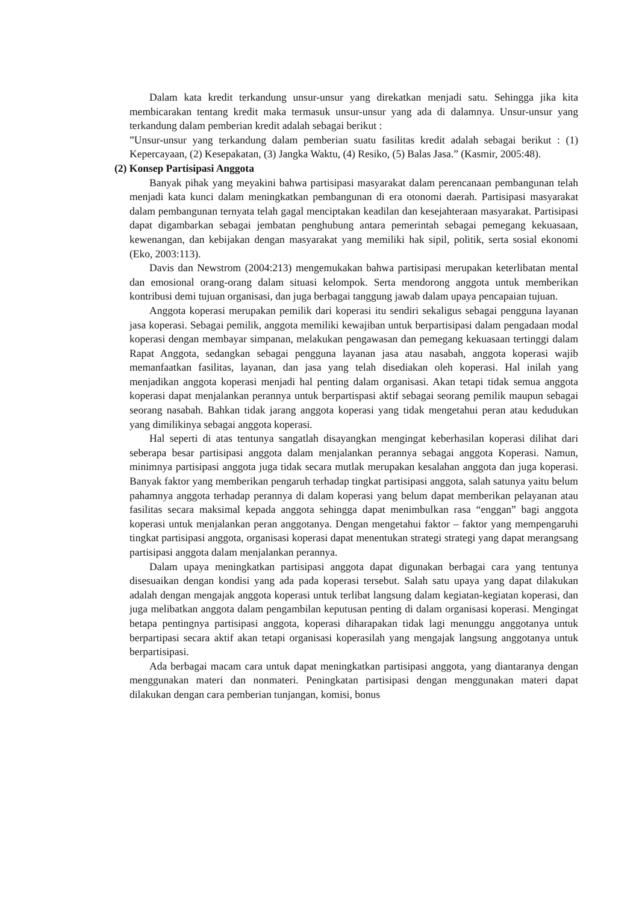Dalam kata kredit terkandung unsur-unsur yang direkatkan menjadi satu. Sehingga jika kita membicarakan tentang kredit maka termasuk unsur-unsur yang ada di dalamnya. Unsur-unsur yang terkandung dalam pemberian kredit adalah sebagai berikut :
”Unsur-unsur yang terkandung dalam pemberian suatu fasilitas kredit adalah sebagai berikut : (1) Kepercayaan, (2) Kesepakatan, (3) Jangka Waktu, (4) Resiko, (5) Balas Jasa.” (Kasmir, 2005:48).
(2) Konsep Partisipasi Anggota
Banyak pihak yang meyakini bahwa partisipasi masyarakat dalam perencanaan pembangunan telah menjadi kata kunci dalam meningkatkan pembangunan di era otonomi daerah. Partisipasi masyarakat dalam pembangunan ternyata telah gagal menciptakan keadilan dan kesejahteraan masyarakat. Partisipasi dapat digambarkan sebagai jembatan penghubung antara pemerintah sebagai pemegang kekuasaan, kewenangan, dan kebijakan dengan masyarakat yang memiliki hak sipil, politik, serta sosial ekonomi (Eko, 2003:113).
Davis dan Newstrom (2004:213) mengemukakan bahwa partisipasi merupakan keterlibatan mental dan emosional orang-orang dalam situasi kelompok. Serta mendorong anggota untuk memberikan kontribusi demi tujuan organisasi, dan juga berbagai tanggung jawab dalam upaya pencapaian tujuan.
Anggota koperasi merupakan pemilik dari koperasi itu sendiri sekaligus sebagai pengguna layanan jasa koperasi. Sebagai pemilik, anggota memiliki kewajiban untuk berpartisipasi dalam pengadaan modal koperasi dengan membayar simpanan, melakukan pengawasan dan pemegang kekuasaan tertinggi dalam Rapat Anggota, sedangkan sebagai pengguna layanan jasa atau nasabah, anggota koperasi wajib memanfaatkan fasilitas, layanan, dan jasa yang telah disediakan oleh koperasi. Hal inilah yang menjadikan anggota koperasi menjadi hal penting dalam organisasi. Akan tetapi tidak semua anggota koperasi dapat menjalankan perannya untuk berpartispasi aktif sebagai seorang pemilik maupun sebagai seorang nasabah. Bahkan tidak jarang anggota koperasi yang tidak mengetahui peran atau kedudukan yang dimilikinya sebagai anggota koperasi.
Hal seperti di atas tentunya sangatlah disayangkan mengingat keberhasilan koperasi dilihat dari seberapa besar partisipasi anggota dalam menjalankan perannya sebagai anggota Koperasi. Namun, minimnya partisipasi anggota juga tidak secara mutlak merupakan kesalahan anggota dan juga koperasi. Banyak faktor yang memberikan pengaruh terhadap tingkat partisipasi anggota, salah satunya yaitu belum pahamnya anggota terhadap perannya di dalam koperasi yang belum dapat memberikan pelayanan atau fasilitas secara maksimal kepada anggota sehingga dapat menimbulkan rasa “enggan” bagi anggota koperasi untuk menjalankan peran anggotanya. Dengan mengetahui faktor – faktor yang mempengaruhi tingkat partisipasi anggota, organisasi koperasi dapat menentukan strategi strategi yang dapat merangsang partisipasi anggota dalam menjalankan perannya.
Dalam upaya meningkatkan partisipasi anggota dapat digunakan berbagai cara yang tentunya disesuaikan dengan kondisi yang ada pada koperasi tersebut. Salah satu upaya yang dapat dilakukan adalah dengan mengajak anggota koperasi untuk terlibat langsung dalam kegiatan-kegiatan koperasi, dan juga melibatkan anggota dalam pengambilan keputusan penting di dalam organisasi koperasi. Mengingat betapa pentingnya partisipasi anggota, koperasi diharapakan tidak lagi menunggu anggotanya untuk berpartipasi secara aktif akan tetapi organisasi koperasilah yang mengajak langsung anggotanya untuk berpartisipasi.
Ada berbagai macam cara untuk dapat meningkatkan partisipasi anggota, yang diantaranya dengan menggunakan materi dan nonmateri. Peningkatan partisipasi dengan menggunakan materi dapat dilakukan dengan cara pemberian tunjangan, komisi, bonus